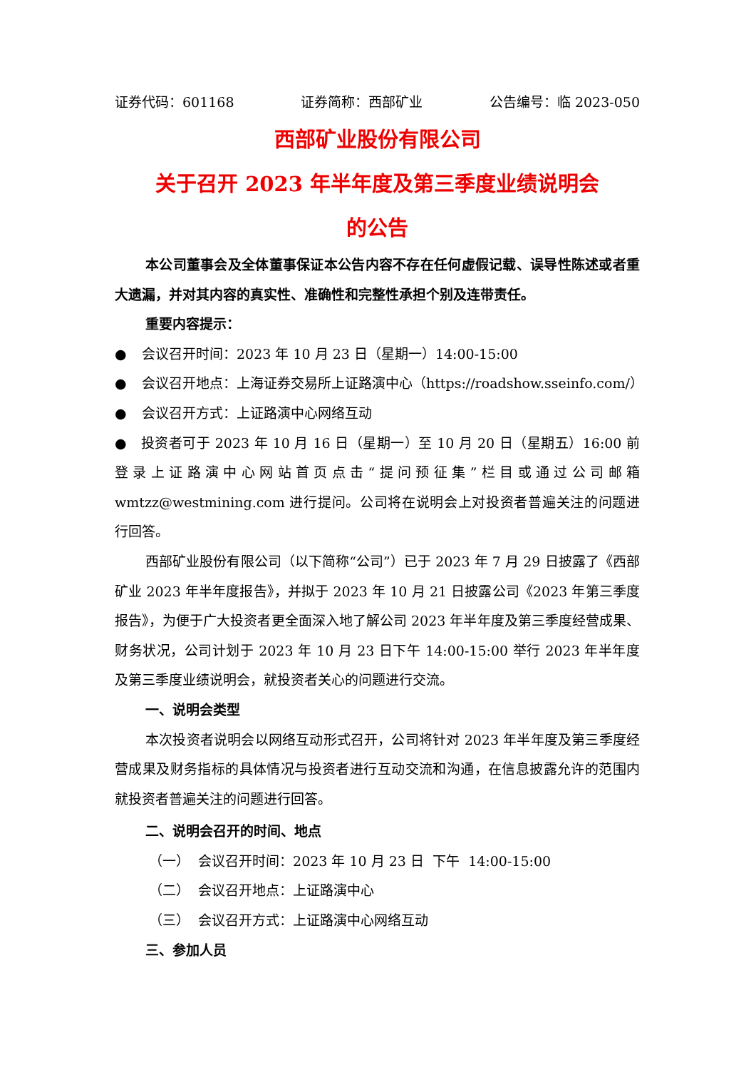证券代码：601168 证券简称：西部矿业 公告编号：临 2023-050
西部矿业股份有限公司
关于召开 2023 年半年度及第三季度业绩说明会
的公告
本公司董事会及全体董事保证本公告内容不存在任何虚假记载、误导性陈述或者重大遗漏，并对其内容的真实性、准确性和完整性承担个别及连带责任。
重要内容提示：
● 会议召开时间：2023 年 10 月 23 日（星期一）14:00-15:00
● 会议召开地点：上海证券交易所上证路演中心（https://roadshow.sseinfo.com/）
● 会议召开方式：上证路演中心网络互动
● 投资者可于 2023 年 10 月 16 日（星期一）至 10 月 20 日（星期五）16:00 前登录上证路演中心网站首页点击“提问预征集”栏目或通过公司邮箱 wmtzz@westmining.com 进行提问。公司将在说明会上对投资者普遍关注的问题进行回答。
西部矿业股份有限公司（以下简称“公司”）已于 2023 年 7 月 29 日披露了《西部矿业 2023 年半年度报告》，并拟于 2023 年 10 月 21 日披露公司《2023 年第三季度报告》，为便于广大投资者更全面深入地了解公司 2023 年半年度及第三季度经营成果、财务状况，公司计划于 2023 年 10 月 23 日下午 14:00-15:00 举行 2023 年半年度及第三季度业绩说明会，就投资者关心的问题进行交流。
一、说明会类型
本次投资者说明会以网络互动形式召开，公司将针对 2023 年半年度及第三季度经营成果及财务指标的具体情况与投资者进行互动交流和沟通，在信息披露允许的范围内就投资者普遍关注的问题进行回答。
二、说明会召开的时间、地点
（一） 会议召开时间：2023 年 10 月 23 日 下午 14:00-15:00
（二） 会议召开地点：上证路演中心
（三） 会议召开方式：上证路演中心网络互动
三、参加人员